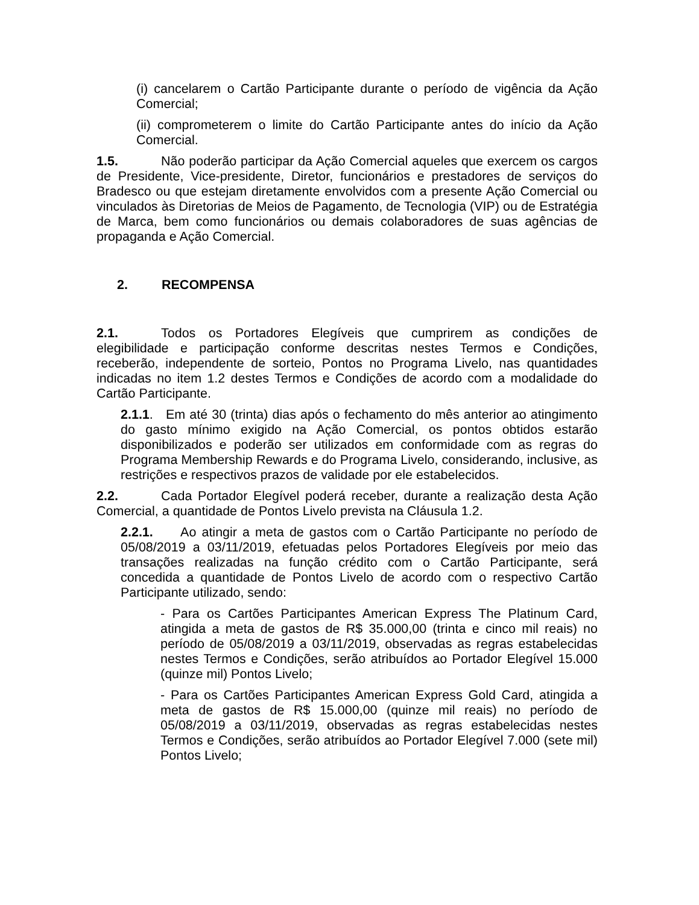(i) cancelarem o Cartão Participante durante o período de vigência da Ação Comercial;
(ii) comprometerem o limite do Cartão Participante antes do início da Ação Comercial.
1.5. Não poderão participar da Ação Comercial aqueles que exercem os cargos de Presidente, Vice-presidente, Diretor, funcionários e prestadores de serviços do Bradesco ou que estejam diretamente envolvidos com a presente Ação Comercial ou vinculados às Diretorias de Meios de Pagamento, de Tecnologia (VIP) ou de Estratégia de Marca, bem como funcionários ou demais colaboradores de suas agências de propaganda e Ação Comercial.
2. RECOMPENSA
2.1. Todos os Portadores Elegíveis que cumprirem as condições de elegibilidade e participação conforme descritas nestes Termos e Condições, receberão, independente de sorteio, Pontos no Programa Livelo, nas quantidades indicadas no item 1.2 destes Termos e Condições de acordo com a modalidade do Cartão Participante.
2.1.1. Em até 30 (trinta) dias após o fechamento do mês anterior ao atingimento do gasto mínimo exigido na Ação Comercial, os pontos obtidos estarão disponibilizados e poderão ser utilizados em conformidade com as regras do Programa Membership Rewards e do Programa Livelo, considerando, inclusive, as restrições e respectivos prazos de validade por ele estabelecidos.
2.2. Cada Portador Elegível poderá receber, durante a realização desta Ação Comercial, a quantidade de Pontos Livelo prevista na Cláusula 1.2.
2.2.1. Ao atingir a meta de gastos com o Cartão Participante no período de 05/08/2019 a 03/11/2019, efetuadas pelos Portadores Elegíveis por meio das transações realizadas na função crédito com o Cartão Participante, será concedida a quantidade de Pontos Livelo de acordo com o respectivo Cartão Participante utilizado, sendo:
- Para os Cartões Participantes American Express The Platinum Card, atingida a meta de gastos de R$ 35.000,00 (trinta e cinco mil reais) no período de 05/08/2019 a 03/11/2019, observadas as regras estabelecidas nestes Termos e Condições, serão atribuídos ao Portador Elegível 15.000 (quinze mil) Pontos Livelo;
- Para os Cartões Participantes American Express Gold Card, atingida a meta de gastos de R$ 15.000,00 (quinze mil reais) no período de 05/08/2019 a 03/11/2019, observadas as regras estabelecidas nestes Termos e Condições, serão atribuídos ao Portador Elegível 7.000 (sete mil) Pontos Livelo;